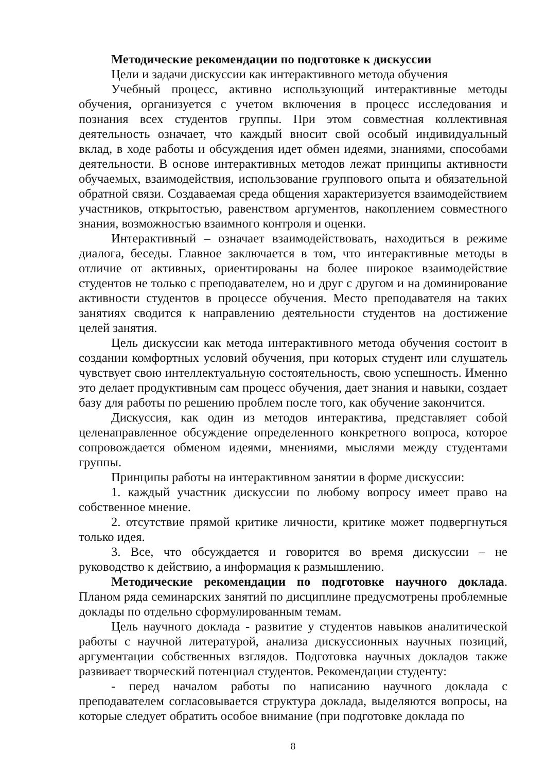Методические рекомендации по подготовке к дискуссии
Цели и задачи дискуссии как интерактивного метода обучения
Учебный процесс, активно использующий интерактивные методы обучения, организуется с учетом включения в процесс исследования и познания всех студентов группы. При этом совместная коллективная деятельность означает, что каждый вносит свой особый индивидуальный вклад, в ходе работы и обсуждения идет обмен идеями, знаниями, способами деятельности. В основе интерактивных методов лежат принципы активности обучаемых, взаимодействия, использование группового опыта и обязательной обратной связи. Создаваемая среда общения характеризуется взаимодействием участников, открытостью, равенством аргументов, накоплением совместного знания, возможностью взаимного контроля и оценки.
Интерактивный – означает взаимодействовать, находиться в режиме диалога, беседы. Главное заключается в том, что интерактивные методы в отличие от активных, ориентированы на более широкое взаимодействие студентов не только с преподавателем, но и друг с другом и на доминирование активности студентов в процессе обучения. Место преподавателя на таких занятиях сводится к направлению деятельности студентов на достижение целей занятия.
Цель дискуссии как метода интерактивного метода обучения состоит в создании комфортных условий обучения, при которых студент или слушатель чувствует свою интеллектуальную состоятельность, свою успешность. Именно это делает продуктивным сам процесс обучения, дает знания и навыки, создает базу для работы по решению проблем после того, как обучение закончится.
Дискуссия, как один из методов интерактива, представляет собой целенаправленное обсуждение определенного конкретного вопроса, которое сопровождается обменом идеями, мнениями, мыслями между студентами группы.
Принципы работы на интерактивном занятии в форме дискуссии:
1. каждый участник дискуссии по любому вопросу имеет право на собственное мнение.
2. отсутствие прямой критике личности, критике может подвергнуться только идея.
3. Все, что обсуждается и говорится во время дискуссии – не руководство к действию, а информация к размышлению.
Методические рекомендации по подготовке научного доклада. Планом ряда семинарских занятий по дисциплине предусмотрены проблемные доклады по отдельно сформулированным темам.
Цель научного доклада - развитие у студентов навыков аналитической работы с научной литературой, анализа дискуссионных научных позиций, аргументации собственных взглядов. Подготовка научных докладов также развивает творческий потенциал студентов. Рекомендации студенту:
- перед началом работы по написанию научного доклада с преподавателем согласовывается структура доклада, выделяются вопросы, на которые следует обратить особое внимание (при подготовке доклада по
8